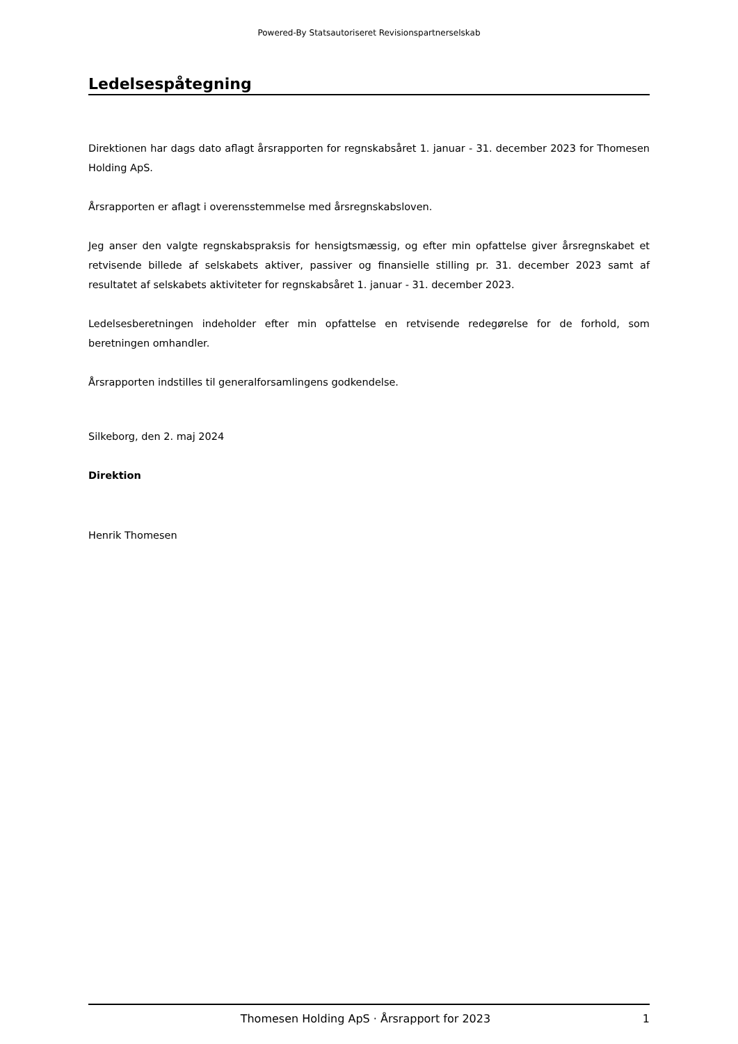Powered-By Statsautoriseret Revisionspartnerselskab
Ledelsespåtegning
Direktionen har dags dato aflagt årsrapporten for regnskabsåret 1. januar - 31. december 2023 for Thomesen Holding ApS.
Årsrapporten er aflagt i overensstemmelse med årsregnskabsloven.
Jeg anser den valgte regnskabspraksis for hensigtsmæssig, og efter min opfattelse giver årsregnskabet et retvisende billede af selskabets aktiver, passiver og finansielle stilling pr. 31. december 2023 samt af resultatet af selskabets aktiviteter for regnskabsåret 1. januar - 31. december 2023.
Ledelsesberetningen indeholder efter min opfattelse en retvisende redegørelse for de forhold, som beretningen omhandler.
Årsrapporten indstilles til generalforsamlingens godkendelse.
Silkeborg, den 2. maj 2024
Direktion
Henrik Thomesen
Thomesen Holding ApS · Årsrapport for 2023 1